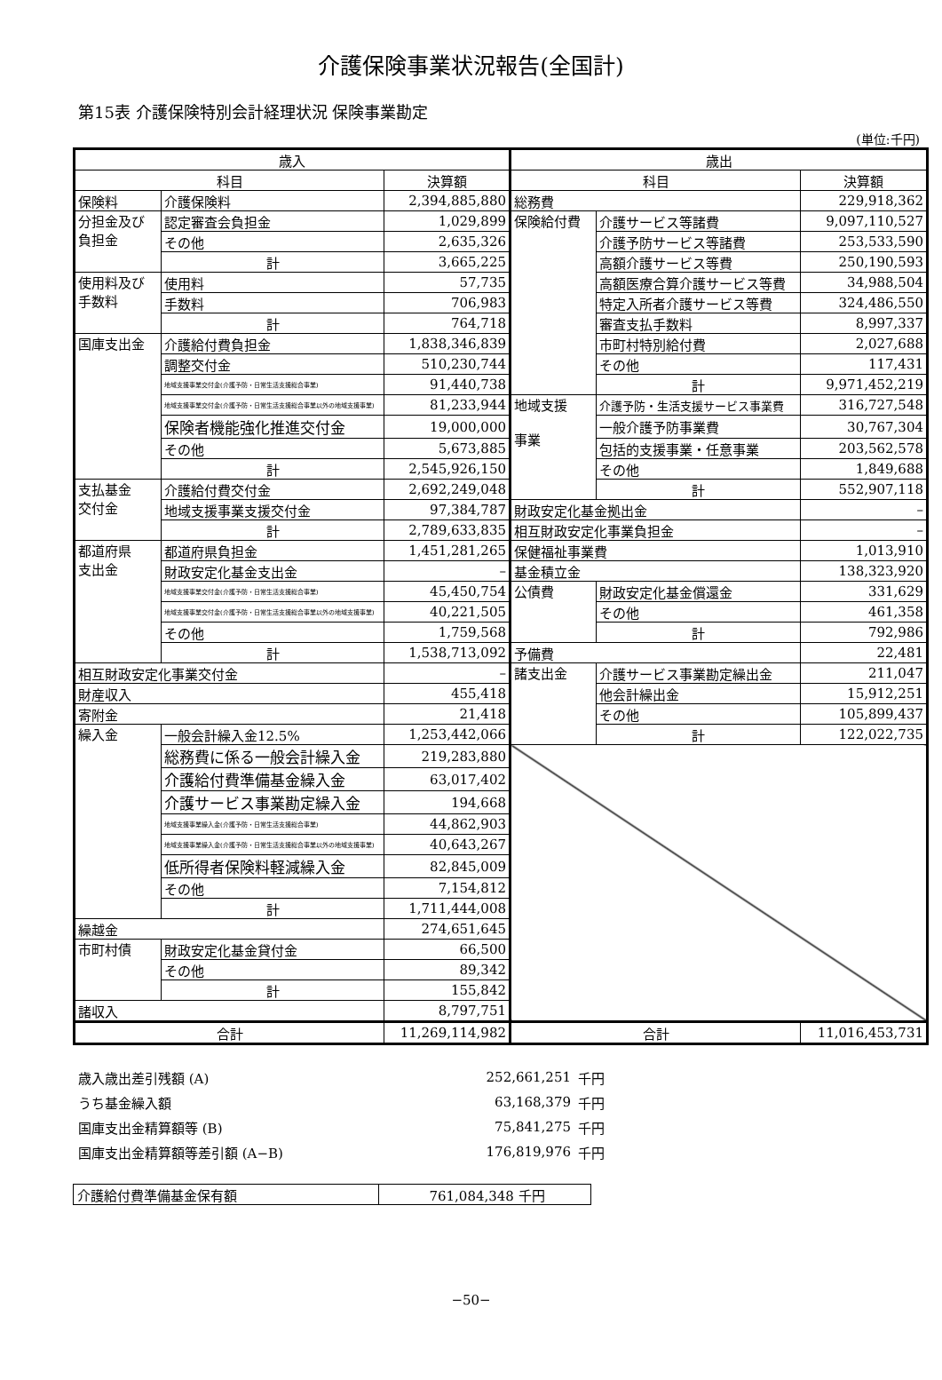介護保険事業状況報告(全国計)
第15表 介護保険特別会計経理状況 保険事業勘定
(単位:千円)
| 歳入 | | | 歳出 | | |
| --- | --- | --- | --- | --- | --- |
| 科目 | | 決算額 | 科目 | | 決算額 |
| 保険料 | 介護保険料 | 2,394,885,880 | 総務費 | | 229,918,362 |
| 分担金及び 負担金 | 認定審査会負担金 | 1,029,899 | 保険給付費 | 介護サービス等諸費 | 9,097,110,527 |
| | その他 | 2,635,326 | | 介護予防サービス等諸費 | 253,533,590 |
| | 計 | 3,665,225 | | 高額介護サービス等費 | 250,190,593 |
| 使用料及び 手数料 | 使用料 | 57,735 | | 高額医療合算介護サービス等費 | 34,988,504 |
| | 手数料 | 706,983 | | 特定入所者介護サービス等費 | 324,486,550 |
| | 計 | 764,718 | | 審査支払手数料 | 8,997,337 |
| 国庫支出金 | 介護給付費負担金 | 1,838,346,839 | | 市町村特別給付費 | 2,027,688 |
| | 調整交付金 | 510,230,744 | | その他 | 117,431 |
| | 地域支援事業交付金(介護予防・日常生活支援総合事業) | 91,440,738 | | 計 | 9,971,452,219 |
| | 地域支援事業交付金(介護予防・日常生活支援総合事業以外の地域支援事業) | 81,233,944 | 地域支援 事業 | 介護予防・生活支援サービス事業費 | 316,727,548 |
| | 保険者機能強化推進交付金 | 19,000,000 | | 一般介護予防事業費 | 30,767,304 |
| | その他 | 5,673,885 | | 包括的支援事業・任意事業 | 203,562,578 |
| | 計 | 2,545,926,150 | | その他 | 1,849,688 |
| 支払基金 交付金 | 介護給付費交付金 | 2,692,249,048 | | 計 | 552,907,118 |
| | 地域支援事業支援交付金 | 97,384,787 | 財政安定化基金拠出金 | | – |
| | 計 | 2,789,633,835 | 相互財政安定化事業負担金 | | – |
| 都道府県 支出金 | 都道府県負担金 | 1,451,281,265 | 保健福祉事業費 | | 1,013,910 |
| | 財政安定化基金支出金 | – | 基金積立金 | | 138,323,920 |
| | 地域支援事業交付金(介護予防・日常生活支援総合事業) | 45,450,754 | 公債費 | 財政安定化基金償還金 | 331,629 |
| | 地域支援事業交付金(介護予防・日常生活支援総合事業以外の地域支援事業) | 40,221,505 | | その他 | 461,358 |
| | その他 | 1,759,568 | | 計 | 792,986 |
| | 計 | 1,538,713,092 | 予備費 | | 22,481 |
| 相互財政安定化事業交付金 | | – | 諸支出金 | 介護サービス事業勘定繰出金 | 211,047 |
| 財産収入 | | 455,418 | | 他会計繰出金 | 15,912,251 |
| 寄附金 | | 21,418 | | その他 | 105,899,437 |
| 繰入金 | 一般会計繰入金12.5% | 1,253,442,066 | | 計 | 122,022,735 |
| | 総務費に係る一般会計繰入金 | 219,283,880 | | | |
| | 介護給付費準備基金繰入金 | 63,017,402 | | | |
| | 介護サービス事業勘定繰入金 | 194,668 | | | |
| | 地域支援事業繰入金(介護予防・日常生活支援総合事業) | 44,862,903 | | | |
| | 地域支援事業繰入金(介護予防・日常生活支援総合事業以外の地域支援事業) | 40,643,267 | | | |
| | 低所得者保険料軽減繰入金 | 82,845,009 | | | |
| | その他 | 7,154,812 | | | |
| | 計 | 1,711,444,008 | | | |
| 繰越金 | | 274,651,645 | | | |
| 市町村債 | 財政安定化基金貸付金 | 66,500 | | | |
| | その他 | 89,342 | | | |
| | 計 | 155,842 | | | |
| 諸収入 | | 8,797,751 | | | |
| 合計 | | 11,269,114,982 | 合計 | | 11,016,453,731 |
歳入歳出差引残額 (A) 252,661,251 千円
うち基金繰入額 63,168,379 千円
国庫支出金精算額等 (B) 75,841,275 千円
国庫支出金精算額等差引額 (A−B) 176,819,976 千円
| 介護給付費準備基金保有額 | 761,084,348 千円 |
−50−